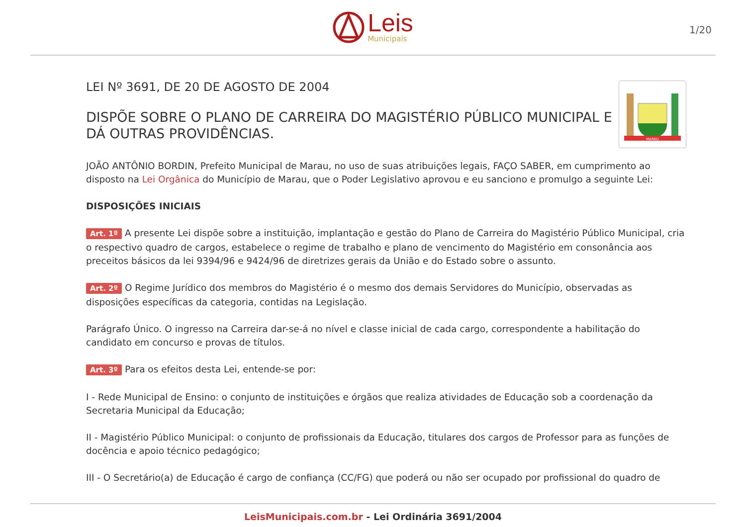Leis
Municipais
1/20
LEI Nº 3691, DE 20 DE AGOSTO DE 2004
DISPÕE SOBRE O PLANO DE CARREIRA DO MAGISTÉRIO PÚBLICO MUNICIPAL E DÁ OUTRAS PROVIDÊNCIAS.
MARAU
JOÃO ANTÔNIO BORDIN, Prefeito Municipal de Marau, no uso de suas atribuições legais, FAÇO SABER, em cumprimento ao disposto na Lei Orgânica do Município de Marau, que o Poder Legislativo aprovou e eu sanciono e promulgo a seguinte Lei:
DISPOSIÇÕES INICIAIS
Art. 1º A presente Lei dispõe sobre a instituição, implantação e gestão do Plano de Carreira do Magistério Público Municipal, cria o respectivo quadro de cargos, estabelece o regime de trabalho e plano de vencimento do Magistério em consonância aos preceitos básicos da lei 9394/96 e 9424/96 de diretrizes gerais da União e do Estado sobre o assunto.
Art. 2º O Regime Jurídico dos membros do Magistério é o mesmo dos demais Servidores do Município, observadas as disposições específicas da categoria, contidas na Legislação.
Parágrafo Único. O ingresso na Carreira dar-se-á no nível e classe inicial de cada cargo, correspondente a habilitação do candidato em concurso e provas de títulos.
Art. 3º Para os efeitos desta Lei, entende-se por:
I - Rede Municipal de Ensino: o conjunto de instituições e órgãos que realiza atividades de Educação sob a coordenação da Secretaria Municipal da Educação;
II - Magistério Público Municipal: o conjunto de profissionais da Educação, titulares dos cargos de Professor para as funções de docência e apoio técnico pedagógico;
III - O Secretário(a) de Educação é cargo de confiança (CC/FG) que poderá ou não ser ocupado por profissional do quadro de
LeisMunicipais.com.br - Lei Ordinária 3691/2004